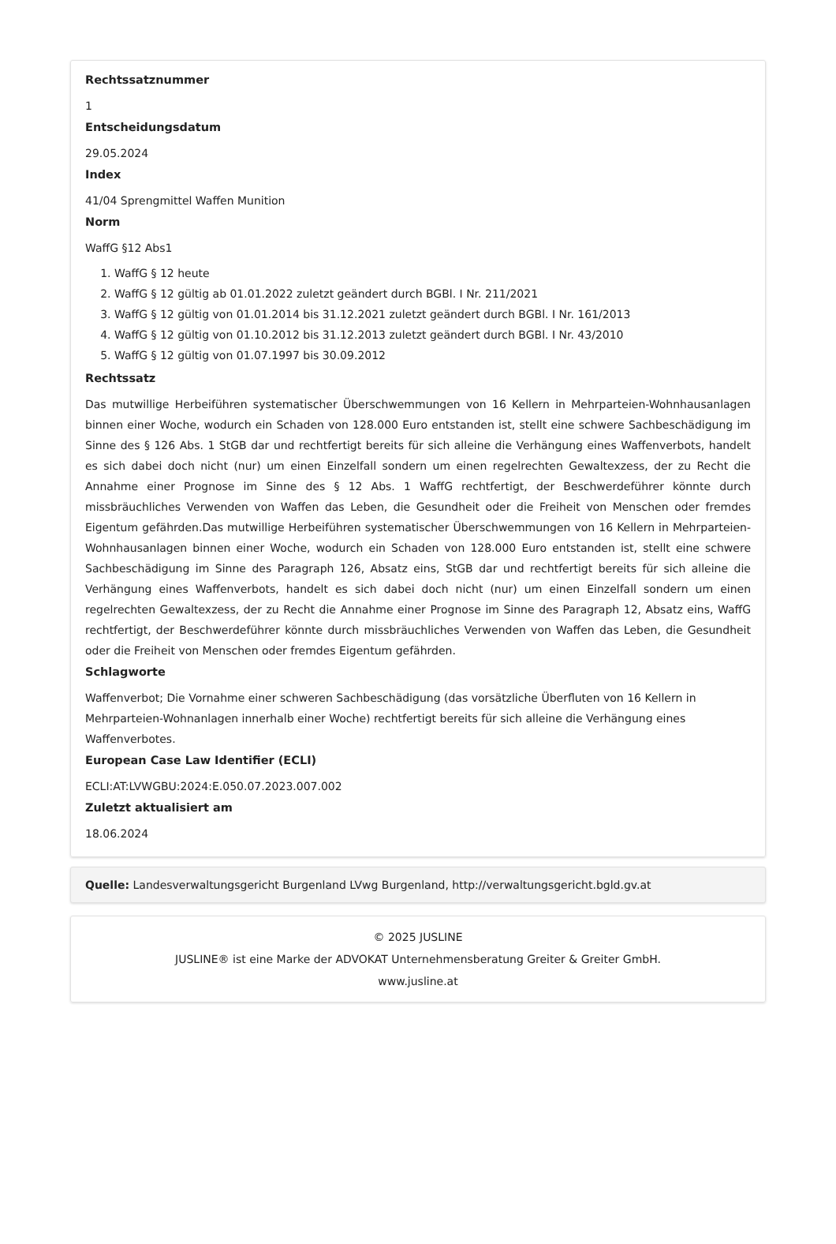Rechtssatznummer
1
Entscheidungsdatum
29.05.2024
Index
41/04 Sprengmittel Waffen Munition
Norm
WaffG §12 Abs1
1. WaffG § 12 heute
2. WaffG § 12 gültig ab 01.01.2022 zuletzt geändert durch BGBl. I Nr. 211/2021
3. WaffG § 12 gültig von 01.01.2014 bis 31.12.2021 zuletzt geändert durch BGBl. I Nr. 161/2013
4. WaffG § 12 gültig von 01.10.2012 bis 31.12.2013 zuletzt geändert durch BGBl. I Nr. 43/2010
5. WaffG § 12 gültig von 01.07.1997 bis 30.09.2012
Rechtssatz
Das mutwillige Herbeiführen systematischer Überschwemmungen von 16 Kellern in Mehrparteien-Wohnhausanlagen binnen einer Woche, wodurch ein Schaden von 128.000 Euro entstanden ist, stellt eine schwere Sachbeschädigung im Sinne des § 126 Abs. 1 StGB dar und rechtfertigt bereits für sich alleine die Verhängung eines Waffenverbots, handelt es sich dabei doch nicht (nur) um einen Einzelfall sondern um einen regelrechten Gewaltexzess, der zu Recht die Annahme einer Prognose im Sinne des § 12 Abs. 1 WaffG rechtfertigt, der Beschwerdeführer könnte durch missbräuchliches Verwenden von Waffen das Leben, die Gesundheit oder die Freiheit von Menschen oder fremdes Eigentum gefährden.Das mutwillige Herbeiführen systematischer Überschwemmungen von 16 Kellern in Mehrparteien-Wohnhausanlagen binnen einer Woche, wodurch ein Schaden von 128.000 Euro entstanden ist, stellt eine schwere Sachbeschädigung im Sinne des Paragraph 126, Absatz eins, StGB dar und rechtfertigt bereits für sich alleine die Verhängung eines Waffenverbots, handelt es sich dabei doch nicht (nur) um einen Einzelfall sondern um einen regelrechten Gewaltexzess, der zu Recht die Annahme einer Prognose im Sinne des Paragraph 12, Absatz eins, WaffG rechtfertigt, der Beschwerdeführer könnte durch missbräuchliches Verwenden von Waffen das Leben, die Gesundheit oder die Freiheit von Menschen oder fremdes Eigentum gefährden.
Schlagworte
Waffenverbot; Die Vornahme einer schweren Sachbeschädigung (das vorsätzliche Überfluten von 16 Kellern in Mehrparteien-Wohnanlagen innerhalb einer Woche) rechtfertigt bereits für sich alleine die Verhängung eines Waffenverbotes.
European Case Law Identifier (ECLI)
ECLI:AT:LVWGBU:2024:E.050.07.2023.007.002
Zuletzt aktualisiert am
18.06.2024
Quelle: Landesverwaltungsgericht Burgenland LVwg Burgenland, http://verwaltungsgericht.bgld.gv.at
© 2025 JUSLINE
JUSLINE® ist eine Marke der ADVOKAT Unternehmensberatung Greiter & Greiter GmbH.
www.jusline.at